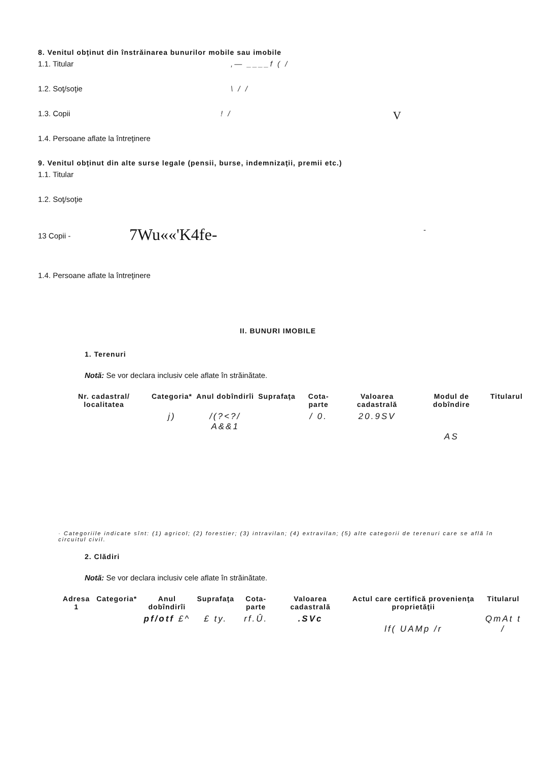8. Venitul obţinut din înstrăinarea bunurilor mobile sau imobile
1.1. Titular,— ____f ( /
1.2. Soţ/soţie \ / /
1.3. Copii! / V
1.4. Persoane aflate la întreţinere
9. Venitul obţinut din alte surse legale (pensii, burse, indemnizaţii, premii etc.)
1.1. Titular
1.2. Soţ/soţie
13 Copii - 7Wu««'K4fe- -
1.4. Persoane aflate la întreţinere
II. BUNURI IMOBILE
1. Terenuri
Notă: Se vor declara inclusiv cele aflate în străinătate.
| Nr. cadastral/ localitatea | Categoria* | Anul dobîndirîi | Suprafaţa | Cota-parte | Valoarea cadastrală | Modul de dobîndire | Titularul |
| --- | --- | --- | --- | --- | --- | --- | --- |
| | j) | /(?<?/ A&&1 | | / 0. | 20.9SV | AS | |
· Categoriile indicate sînt: (1) agricol; (2) forestier; (3) intravilan; (4) extravilan; (5) alte categorii de terenuri care se află în circuitul civil.
2. Clădiri
Notă: Se vor declara inclusiv cele aflate în străinătate.
| Adresa 1 | Categoria* | Anul dobîndirîi | Suprafaţa | Cota-parte | Valoarea cadastrală | Actul care certifică provenienţa proprietăţii | Titularul |
| --- | --- | --- | --- | --- | --- | --- | --- |
| | | pf/otf £^ | £ ty. | rf.Û. | .SVc | lf( UAMp /r | QmAt t / |